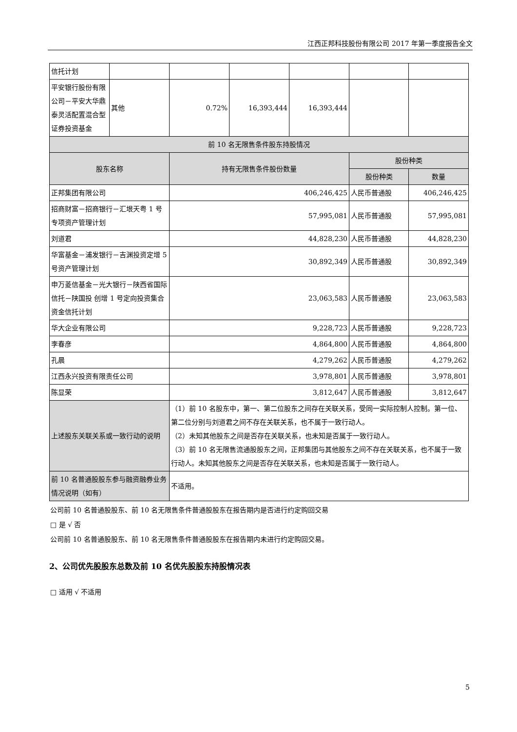江西正邦科技股份有限公司 2017 年第一季度报告全文
| 信托计划 | | | | | | |
| 平安银行股份有限公司－平安大华鼎泰灵活配置混合型证券投资基金 | 其他 | 0.72% | 16,393,444 | 16,393,444 | | |
| 前 10 名无限售条件股东持股情况 | | | | | | |
| 股东名称 | | 持有无限售条件股份数量 | | | 股份种类 | |
| | | | | | 股份种类 | 数量 |
| 正邦集团有限公司 | | 406,246,425 | | | 人民币普通股 | 406,246,425 |
| 招商财富－招商银行－汇垠天粤 1 号专项资产管理计划 | | 57,995,081 | | | 人民币普通股 | 57,995,081 |
| 刘道君 | | 44,828,230 | | | 人民币普通股 | 44,828,230 |
| 华富基金－浦发银行－吉渊投资定增 5 号资产管理计划 | | 30,892,349 | | | 人民币普通股 | 30,892,349 |
| 申万菱信基金－光大银行－陕西省国际信托－陕国投 创增 1 号定向投资集合资金信托计划 | | 23,063,583 | | | 人民币普通股 | 23,063,583 |
| 华大企业有限公司 | | 9,228,723 | | | 人民币普通股 | 9,228,723 |
| 李春彦 | | 4,864,800 | | | 人民币普通股 | 4,864,800 |
| 孔晨 | | 4,279,262 | | | 人民币普通股 | 4,279,262 |
| 江西永兴投资有限责任公司 | | 3,978,801 | | | 人民币普通股 | 3,978,801 |
| 陈显荣 | | 3,812,647 | | | 人民币普通股 | 3,812,647 |
| 上述股东关联关系或一致行动的说明 | | （1）前 10 名股东中，第一、第二位股东之间存在关联关系，受同一实际控制人控制。第一位、第二位分别与刘道君之间不存在关联关系，也不属于一致行动人。 （2）未知其他股东之间是否存在关联关系，也未知是否属于一致行动人。 （3）前 10 名无限售流通股股东之间，正邦集团与其他股东之间不存在关联关系，也不属于一致行动人。未知其他股东之间是否存在关联关系，也未知是否属于一致行动人。 | | | | |
| 前 10 名普通股股东参与融资融券业务情况说明（如有） | | 不适用。 | | | | |
公司前 10 名普通股股东、前 10 名无限售条件普通股股东在报告期内是否进行约定购回交易
□ 是 √ 否
公司前 10 名普通股股东、前 10 名无限售条件普通股股东在报告期内未进行约定购回交易。
2、公司优先股股东总数及前 10 名优先股股东持股情况表
□ 适用 √ 不适用
5